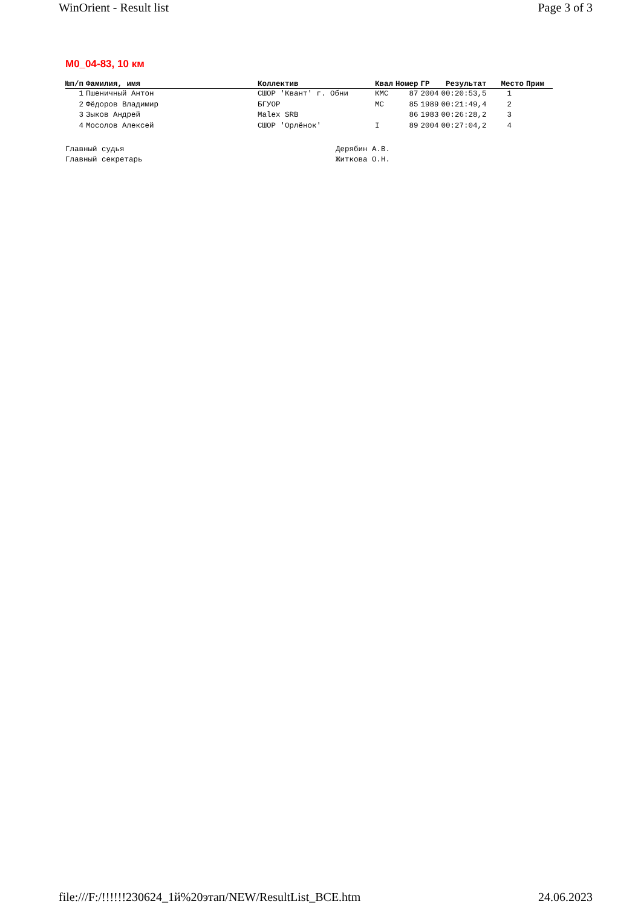WinOrient - Result list Page 3 of 3
M0_04-83, 10 км
| №п/п | Фамилия, имя | Коллектив | Квал | Номер | ГР | Результат | Место | Прим |
| --- | --- | --- | --- | --- | --- | --- | --- | --- |
| 1 | Пшеничный Антон | СШОР 'Квант' г. Обни | КМС | 87 | 2004 | 00:20:53,5 | 1 | |
| 2 | Фёдоров Владимир | БГУОР | МС | 85 | 1989 | 00:21:49,4 | 2 | |
| 3 | Зыков Андрей | Malex SRB | | 86 | 1983 | 00:26:28,2 | 3 | |
| 4 | Мосолов Алексей | СШОР 'Орлёнок' | I | 89 | 2004 | 00:27:04,2 | 4 | |
Главный судья Дерябин А.В.
Главный секретарь Житкова О.Н.
file:///F:/!!!!!!230624_1й%20этап/NEW/ResultList_ВСЕ.htm 24.06.2023